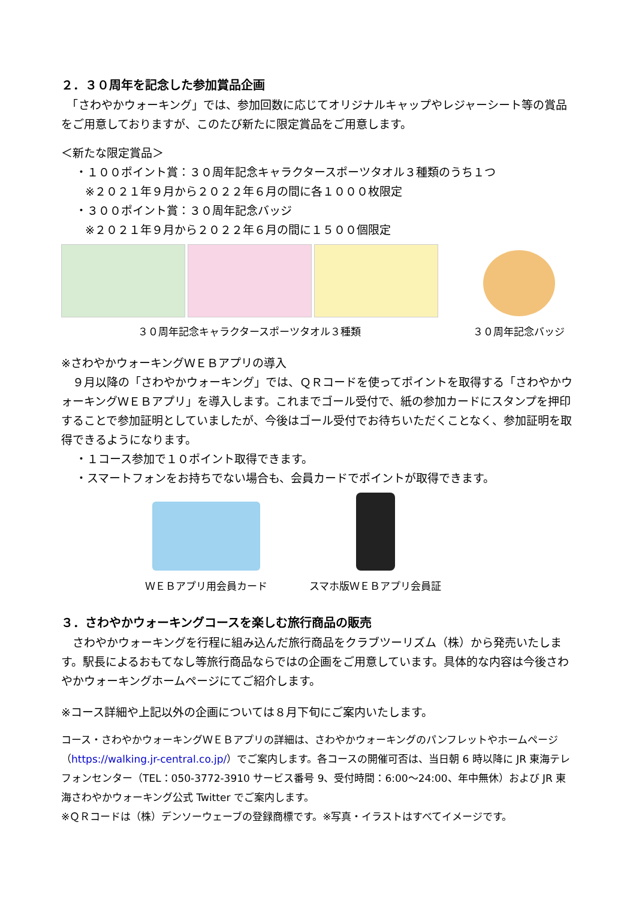２．３０周年を記念した参加賞品企画
　「さわやかウォーキング」では、参加回数に応じてオリジナルキャップやレジャーシート等の賞品をご用意しておりますが、このたび新たに限定賞品をご用意します。
＜新たな限定賞品＞
・１００ポイント賞：３０周年記念キャラクタースポーツタオル３種類のうち１つ
※２０２１年９月から２０２２年６月の間に各１０００枚限定
・３００ポイント賞：３０周年記念バッジ
※２０２１年９月から２０２２年６月の間に１５００個限定
３０周年記念キャラクタースポーツタオル３種類
３０周年記念バッジ
※さわやかウォーキングＷＥＢアプリの導入
　９月以降の「さわやかウォーキング」では、ＱＲコードを使ってポイントを取得する「さわやかウォーキングＷＥＢアプリ」を導入します。これまでゴール受付で、紙の参加カードにスタンプを押印することで参加証明としていましたが、今後はゴール受付でお待ちいただくことなく、参加証明を取得できるようになります。
・１コース参加で１０ポイント取得できます。
・スマートフォンをお持ちでない場合も、会員カードでポイントが取得できます。
ＷＥＢアプリ用会員カード
スマホ版ＷＥＢアプリ会員証
３．さわやかウォーキングコースを楽しむ旅行商品の販売
　さわやかウォーキングを行程に組み込んだ旅行商品をクラブツーリズム（株）から発売いたします。駅長によるおもてなし等旅行商品ならではの企画をご用意しています。具体的な内容は今後さわやかウォーキングホームページにてご紹介します。
※コース詳細や上記以外の企画については８月下旬にご案内いたします。
コース・さわやかウォーキングＷＥＢアプリの詳細は、さわやかウォーキングのパンフレットやホームページ（https://walking.jr-central.co.jp/）でご案内します。各コースの開催可否は、当日朝 6 時以降に JR 東海テレフォンセンター（TEL：050-3772-3910 サービス番号 9、受付時間：6:00～24:00、年中無休）および JR 東海さわやかウォーキング公式 Twitter でご案内します。
※ＱＲコードは（株）デンソーウェーブの登録商標です。※写真・イラストはすべてイメージです。